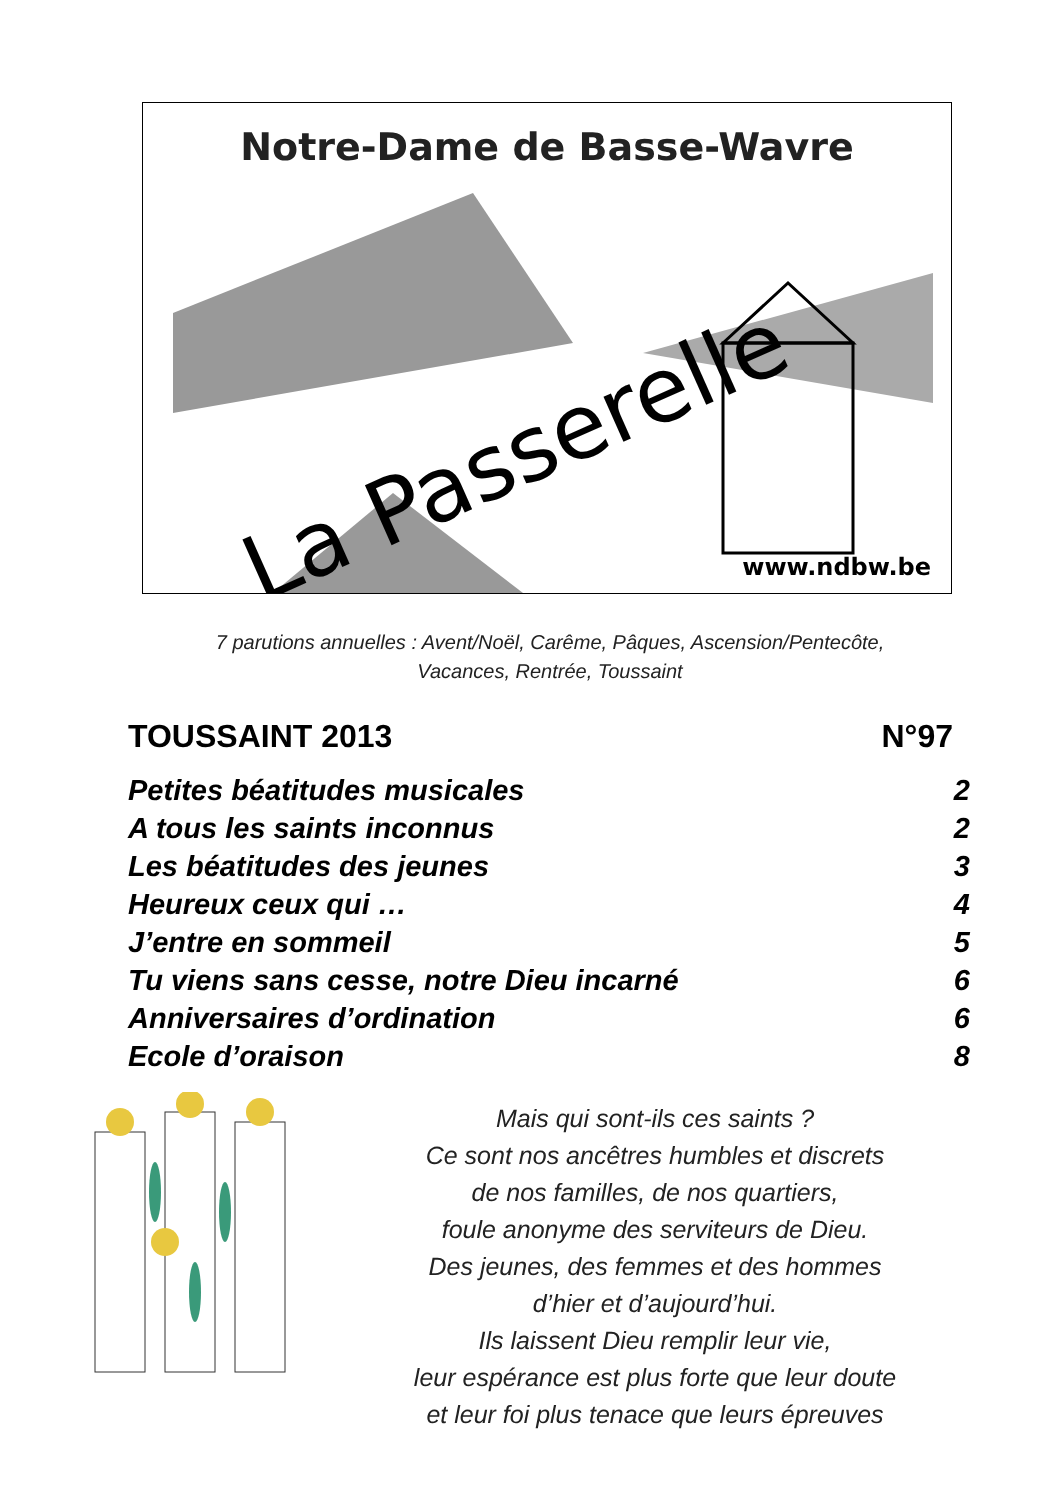Notre-Dame de Basse-Wavre
La Passerelle
www.ndbw.be
7 parutions annuelles : Avent/Noël, Carême, Pâques, Ascension/Pentecôte,
Vacances, Rentrée, Toussaint
TOUSSAINT 2013 N°97
Petites béatitudes musicales 2
A tous les saints inconnus 2
Les béatitudes des jeunes 3
Heureux ceux qui … 4
J’entre en sommeil 5
Tu viens sans cesse, notre Dieu incarné 6
Anniversaires d’ordination 6
Ecole d’oraison 8
Mais qui sont-ils ces saints ?
Ce sont nos ancêtres humbles et discrets
de nos familles, de nos quartiers,
foule anonyme des serviteurs de Dieu.
Des jeunes, des femmes et des hommes
d’hier et d’aujourd’hui.
Ils laissent Dieu remplir leur vie,
leur espérance est plus forte que leur doute
et leur foi plus tenace que leurs épreuves